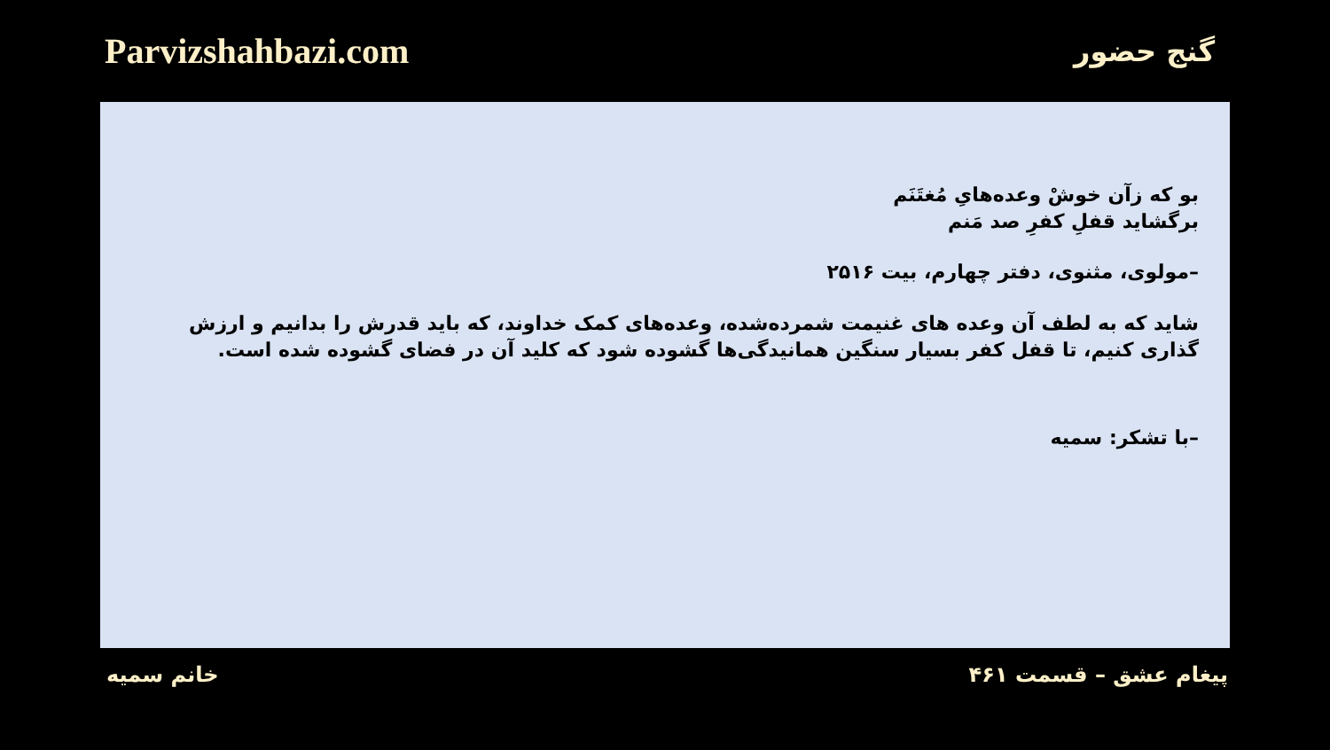Parvizshahbazi.com
گنج حضور
بو که زآن خوشْ وعده‌هایِ مُغتَنَم
برگشاید قفلِ کفرِ صد مَنم
–مولوی، مثنوی، دفتر چهارم، بیت ۲۵۱۶
شاید که به لطف آن وعده های غنیمت شمرده‌شده، وعده‌های کمک خداوند، که باید قدرش را بدانیم و ارزش گذاری کنیم، تا قفل کفر بسیار سنگین همانیدگی‌ها گشوده شود که کلید آن در فضای گشوده شده است.
–با تشکر: سمیه
خانم سمیه پیغام عشق – قسمت ۴۶۱